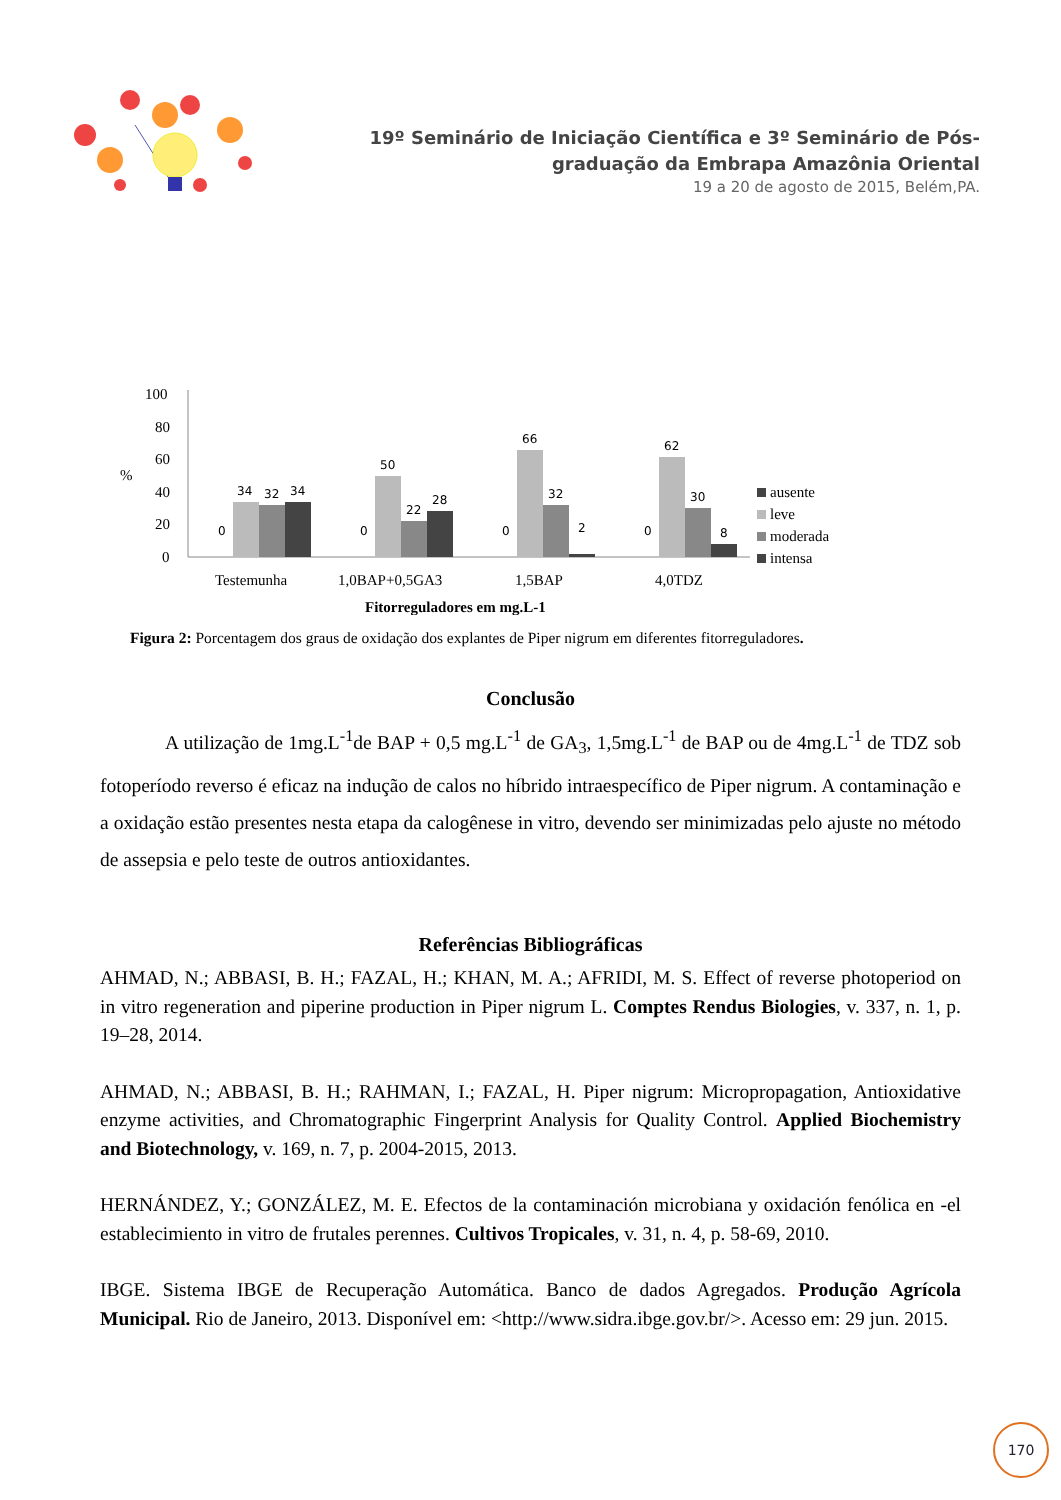19º Seminário de Iniciação Científica e 3º Seminário de Pós-graduação da Embrapa Amazônia Oriental
19 a 20 de agosto de 2015, Belém,PA.
100
80
60
40
20
0
%
0
34
32
34
0
50
22
28
0
66
32
2
0
62
30
8
Testemunha
1,0BAP+0,5GA3
1,5BAP
4,0TDZ
Fitorreguladores em mg.L-1
ausente
leve
moderada
intensa
Figura 2: Porcentagem dos graus de oxidação dos explantes de Piper nigrum em diferentes fitorreguladores.
Conclusão
A utilização de 1mg.L<sup>-1</sup>de BAP + 0,5 mg.L<sup>-1</sup> de GA<sub>3</sub>, 1,5mg.L<sup>-1</sup> de BAP ou de 4mg.L<sup>-1</sup> de TDZ sob fotoperíodo reverso é eficaz na indução de calos no híbrido intraespecífico de Piper nigrum. A contaminação e a oxidação estão presentes nesta etapa da calogênese in vitro, devendo ser minimizadas pelo ajuste no método de assepsia e pelo teste de outros antioxidantes.
Referências Bibliográficas
AHMAD, N.; ABBASI, B. H.; FAZAL, H.; KHAN, M. A.; AFRIDI, M. S. Effect of reverse photoperiod on in vitro regeneration and piperine production in Piper nigrum L. Comptes Rendus Biologies, v. 337, n. 1, p. 19–28, 2014.
AHMAD, N.; ABBASI, B. H.; RAHMAN, I.; FAZAL, H. Piper nigrum: Micropropagation, Antioxidative enzyme activities, and Chromatographic Fingerprint Analysis for Quality Control. Applied Biochemistry and Biotechnology, v. 169, n. 7, p. 2004-2015, 2013.
HERNÁNDEZ, Y.; GONZÁLEZ, M. E. Efectos de la contaminación microbiana y oxidación fenólica en -el establecimiento in vitro de frutales perennes. Cultivos Tropicales, v. 31, n. 4, p. 58-69, 2010.
IBGE. Sistema IBGE de Recuperação Automática. Banco de dados Agregados. Produção Agrícola Municipal. Rio de Janeiro, 2013. Disponível em: <http://www.sidra.ibge.gov.br/>. Acesso em: 29 jun. 2015.
170